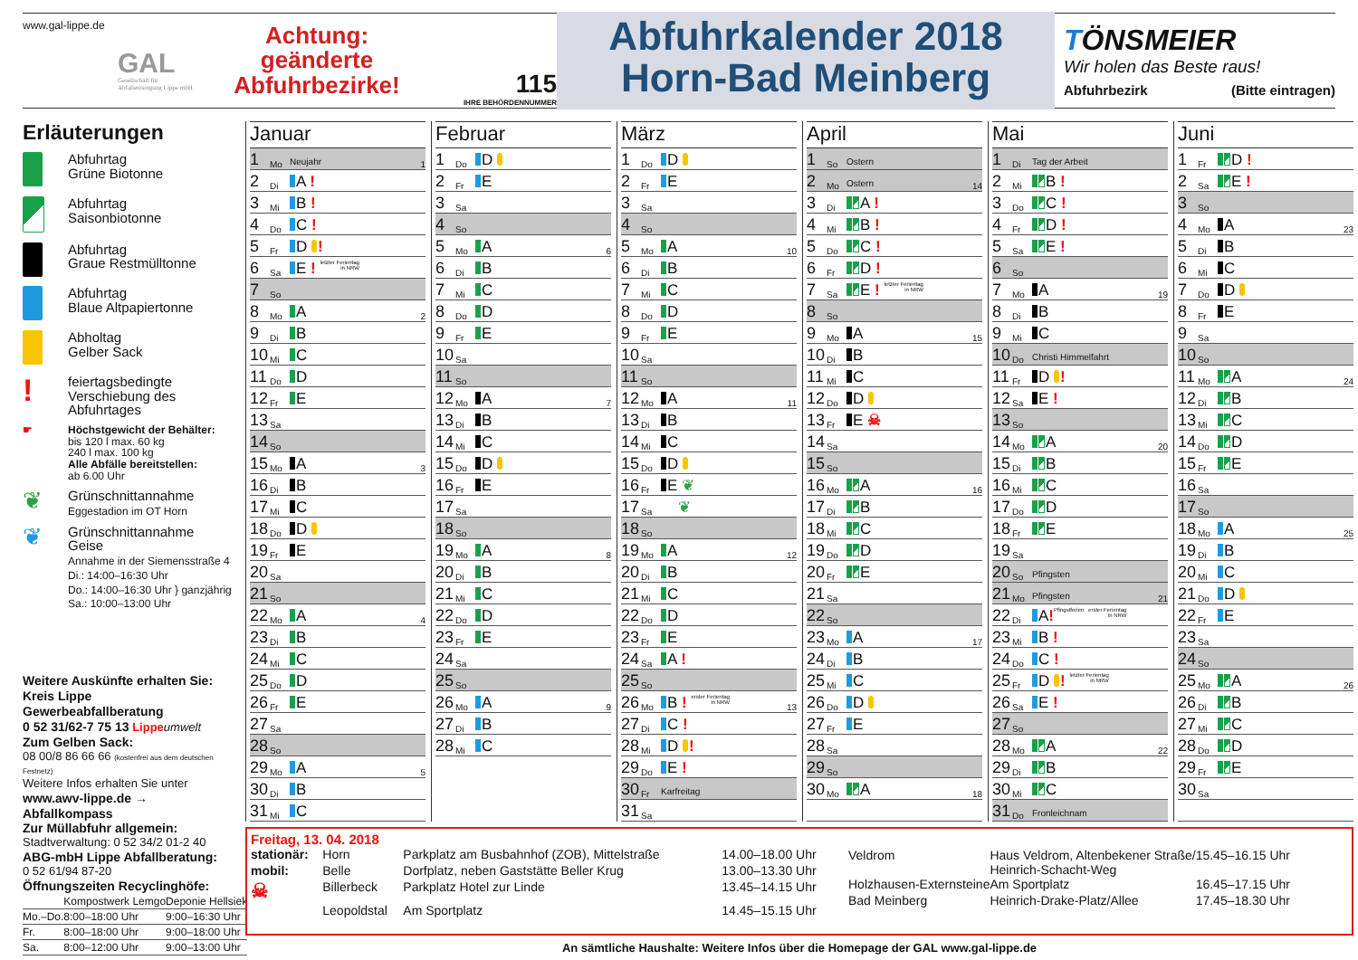www.gal-lippe.de
GAL
Gesellschaft für
Abfallentsorgung Lippe mbH
Achtung:
geänderte
Abfuhrbezirke!
115
IHRE BEHÖRDENNUMMER
Abfuhrkalender 2018
Horn-Bad Meinberg
TÖNSMEIER
Wir holen das Beste raus!
Abfuhrbezirk (Bitte eintragen)
Erläuterungen
Abfuhrtag
Grüne Biotonne
Abfuhrtag
Saisonbiotonne
Abfuhrtag
Graue Restmülltonne
Abfuhrtag
Blaue Altpapiertonne
Abholtag
Gelber Sack
!
feiertagsbedingte
Verschiebung des
Abfuhrtages
☛ Höchstgewicht der Behälter:
bis 120 l max. 60 kg
240 l max. 100 kg
Alle Abfälle bereitstellen:
ab 6.00 Uhr
❦
Grünschnittannahme
Eggestadion im OT Horn
❦
Grünschnittannahme Geise
Annahme in der Siemensstraße 4
Di.: 14:00–16:30 Uhr
Do.: 14:00–16:30 Uhr } ganzjährig
Sa.: 10:00–13:00 Uhr
Weitere Auskünfte erhalten Sie:
Kreis Lippe Gewerbeabfallberatung
0 52 31/62-7 75 13 Lippe umwelt
Zum Gelben Sack:
08 00/8 86 66 66 (kostenfrei aus dem deutschen Festnetz)
Weitere Infos erhalten Sie unter
www.awv-lippe.de → Abfallkompass
Zur Müllabfuhr allgemein:
Stadtverwaltung: 0 52 34/2 01-2 40
ABG-mbH Lippe Abfallberatung:
0 52 61/94 87-20
Öffnungszeiten Recyclinghöfe:
| | Kompostwerk Lemgo | Deponie Hellsiek |
| Mo.–Do. | 8:00–18:00 Uhr | 9:00–16:30 Uhr |
| Fr. | 8:00–18:00 Uhr | 9:00–18:00 Uhr |
| Sa. | 8:00–12:00 Uhr | 9:00–13:00 Uhr |
Januar
| 1 | Mo | Neujahr | 1 |
| 2 | Di | A ! | |
| 3 | Mi | B ! | |
| 4 | Do | C ! | |
| 5 | Fr | D ! | |
| 6 | Sa | E ! letzter Ferientag in NRW | |
| 7 | So | | |
| 8 | Mo | A | 2 |
| 9 | Di | B | |
| 10 | Mi | C | |
| 11 | Do | D | |
| 12 | Fr | E | |
| 13 | Sa | | |
| 14 | So | | |
| 15 | Mo | A | 3 |
| 16 | Di | B | |
| 17 | Mi | C | |
| 18 | Do | D | |
| 19 | Fr | E | |
| 20 | Sa | | |
| 21 | So | | |
| 22 | Mo | A | 4 |
| 23 | Di | B | |
| 24 | Mi | C | |
| 25 | Do | D | |
| 26 | Fr | E | |
| 27 | Sa | | |
| 28 | So | | |
| 29 | Mo | A | 5 |
| 30 | Di | B | |
| 31 | Mi | C | |
Februar
| 1 | Do | D | |
| 2 | Fr | E | |
| 3 | Sa | | |
| 4 | So | | |
| 5 | Mo | A | 6 |
| 6 | Di | B | |
| 7 | Mi | C | |
| 8 | Do | D | |
| 9 | Fr | E | |
| 10 | Sa | | |
| 11 | So | | |
| 12 | Mo | A | 7 |
| 13 | Di | B | |
| 14 | Mi | C | |
| 15 | Do | D | |
| 16 | Fr | E | |
| 17 | Sa | | |
| 18 | So | | |
| 19 | Mo | A | 8 |
| 20 | Di | B | |
| 21 | Mi | C | |
| 22 | Do | D | |
| 23 | Fr | E | |
| 24 | Sa | | |
| 25 | So | | |
| 26 | Mo | A | 9 |
| 27 | Di | B | |
| 28 | Mi | C | |
März
| 1 | Do | D | |
| 2 | Fr | E | |
| 3 | Sa | | |
| 4 | So | | |
| 5 | Mo | A | 10 |
| 6 | Di | B | |
| 7 | Mi | C | |
| 8 | Do | D | |
| 9 | Fr | E | |
| 10 | Sa | | |
| 11 | So | | |
| 12 | Mo | A | 11 |
| 13 | Di | B | |
| 14 | Mi | C | |
| 15 | Do | D | |
| 16 | Fr | E ❦ | |
| 17 | Sa | ❦ | |
| 18 | So | | |
| 19 | Mo | A | 12 |
| 20 | Di | B | |
| 21 | Mi | C | |
| 22 | Do | D | |
| 23 | Fr | E | |
| 24 | Sa | A ! | |
| 25 | So | | |
| 26 | Mo | B ! erster Ferientag in NRW | 13 |
| 27 | Di | C ! | |
| 28 | Mi | D ! | |
| 29 | Do | E ! | |
| 30 | Fr | Karfreitag | |
| 31 | Sa | | |
April
| 1 | So | Ostern | |
| 2 | Mo | Ostern | 14 |
| 3 | Di | A ! | |
| 4 | Mi | B ! | |
| 5 | Do | C ! | |
| 6 | Fr | D ! | |
| 7 | Sa | E ! letzter Ferientag in NRW | |
| 8 | So | | |
| 9 | Mo | A | 15 |
| 10 | Di | B | |
| 11 | Mi | C | |
| 12 | Do | D | |
| 13 | Fr | E ☠ | |
| 14 | Sa | | |
| 15 | So | | |
| 16 | Mo | A | 16 |
| 17 | Di | B | |
| 18 | Mi | C | |
| 19 | Do | D | |
| 20 | Fr | E | |
| 21 | Sa | | |
| 22 | So | | |
| 23 | Mo | A | 17 |
| 24 | Di | B | |
| 25 | Mi | C | |
| 26 | Do | D | |
| 27 | Fr | E | |
| 28 | Sa | | |
| 29 | So | | |
| 30 | Mo | A | 18 |
Mai
| 1 | Di | Tag der Arbeit | |
| 2 | Mi | B ! | |
| 3 | Do | C ! | |
| 4 | Fr | D ! | |
| 5 | Sa | E ! | |
| 6 | So | | |
| 7 | Mo | A | 19 |
| 8 | Di | B | |
| 9 | Mi | C | |
| 10 | Do | Christi Himmelfahrt | |
| 11 | Fr | D ! | |
| 12 | Sa | E ! | |
| 13 | So | | |
| 14 | Mo | A | 20 |
| 15 | Di | B | |
| 16 | Mi | C | |
| 17 | Do | D | |
| 18 | Fr | E | |
| 19 | Sa | | |
| 20 | So | Pfingsten | |
| 21 | Mo | Pfingsten | 21 |
| 22 | Di | A ! Pfingstferien erster Ferientag in NRW | |
| 23 | Mi | B ! | |
| 24 | Do | C ! | |
| 25 | Fr | D ! letzter Ferientag in NRW | |
| 26 | Sa | E ! | |
| 27 | So | | |
| 28 | Mo | A | 22 |
| 29 | Di | B | |
| 30 | Mi | C | |
| 31 | Do | Fronleichnam | |
Juni
| 1 | Fr | D ! | |
| 2 | Sa | E ! | |
| 3 | So | | |
| 4 | Mo | A | 23 |
| 5 | Di | B | |
| 6 | Mi | C | |
| 7 | Do | D | |
| 8 | Fr | E | |
| 9 | Sa | | |
| 10 | So | | |
| 11 | Mo | A | 24 |
| 12 | Di | B | |
| 13 | Mi | C | |
| 14 | Do | D | |
| 15 | Fr | E | |
| 16 | Sa | | |
| 17 | So | | |
| 18 | Mo | A | 25 |
| 19 | Di | B | |
| 20 | Mi | C | |
| 21 | Do | D | |
| 22 | Fr | E | |
| 23 | Sa | | |
| 24 | So | | |
| 25 | Mo | A | 26 |
| 26 | Di | B | |
| 27 | Mi | C | |
| 28 | Do | D | |
| 29 | Fr | E | |
| 30 | Sa | | |
Freitag, 13. 04. 2018
| stationär: | Horn | Parkplatz am Busbahnhof (ZOB), Mittelstraße | 14.00–18.00 Uhr |
| mobil: | Belle | Dorfplatz, neben Gaststätte Beller Krug | 13.00–13.30 Uhr |
| ☠ | Billerbeck | Parkplatz Hotel zur Linde | 13.45–14.15 Uhr |
| | Leopoldstal | Am Sportplatz | 14.45–15.15 Uhr |
| Veldrom | Haus Veldrom, Altenbekener Straße/ Heinrich-Schacht-Weg | 15.45–16.15 Uhr |
| Holzhausen-Externsteine | Am Sportplatz | 16.45–17.15 Uhr |
| Bad Meinberg | Heinrich-Drake-Platz/Allee | 17.45–18.30 Uhr |
An sämtliche Haushalte: Weitere Infos über die Homepage der GAL www.gal-lippe.de